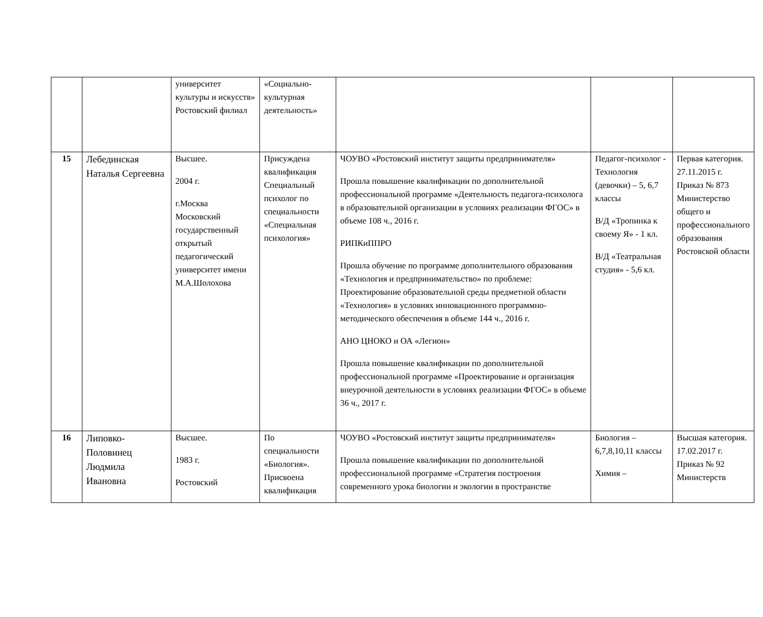| | | университет культуры и искусств» Ростовский филиал | «Социально-культурная деятельность» | | | |
| 15 | Лебединская Наталья Сергеевна | Высшее. 2004 г. г.Москва Московский государственный открытый педагогический университет имени М.А.Шолохова | Присуждена квалификация Специальный психолог по специальности «Специальная психология» | ЧОУВО «Ростовский институт защиты предпринимателя» Прошла повышение квалификации по дополнительной профессиональной программе «Деятельность педагога-психолога в образовательной организации в условиях реализации ФГОС» в объеме 108 ч., 2016 г. РИПКиППРО Прошла обучение по программе дополнительного образования «Технология и предпринимательство» по проблеме: Проектирование образовательной среды предметной области «Технология» в условиях инновационного программно-методического обеспечения в объеме 144 ч., 2016 г. АНО ЦНОКО и ОА «Легион» Прошла повышение квалификации по дополнительной профессиональной программе «Проектирование и организация внеурочной деятельности в условиях реализации ФГОС» в объеме 36 ч., 2017 г. | Педагог-психолог - Технология (девочки) – 5, 6,7 классы В/Д «Тропинка к своему Я» - 1 кл. В/Д «Театральная студия» - 5,6 кл. | Первая категория. 27.11.2015 г. Приказ № 873 Министерство общего и профессионального образования Ростовской области |
| 16 | Липовко-Половинец Людмила Ивановна | Высшее. 1983 г. Ростовский | По специальности «Биология». Присвоена квалификация | ЧОУВО «Ростовский институт защиты предпринимателя» Прошла повышение квалификации по дополнительной профессиональной программе «Стратегия построения современного урока биологии и экологии в пространстве | Биология – 6,7,8,10,11 классы Химия – | Высшая категория. 17.02.2017 г. Приказ № 92 Министерств |